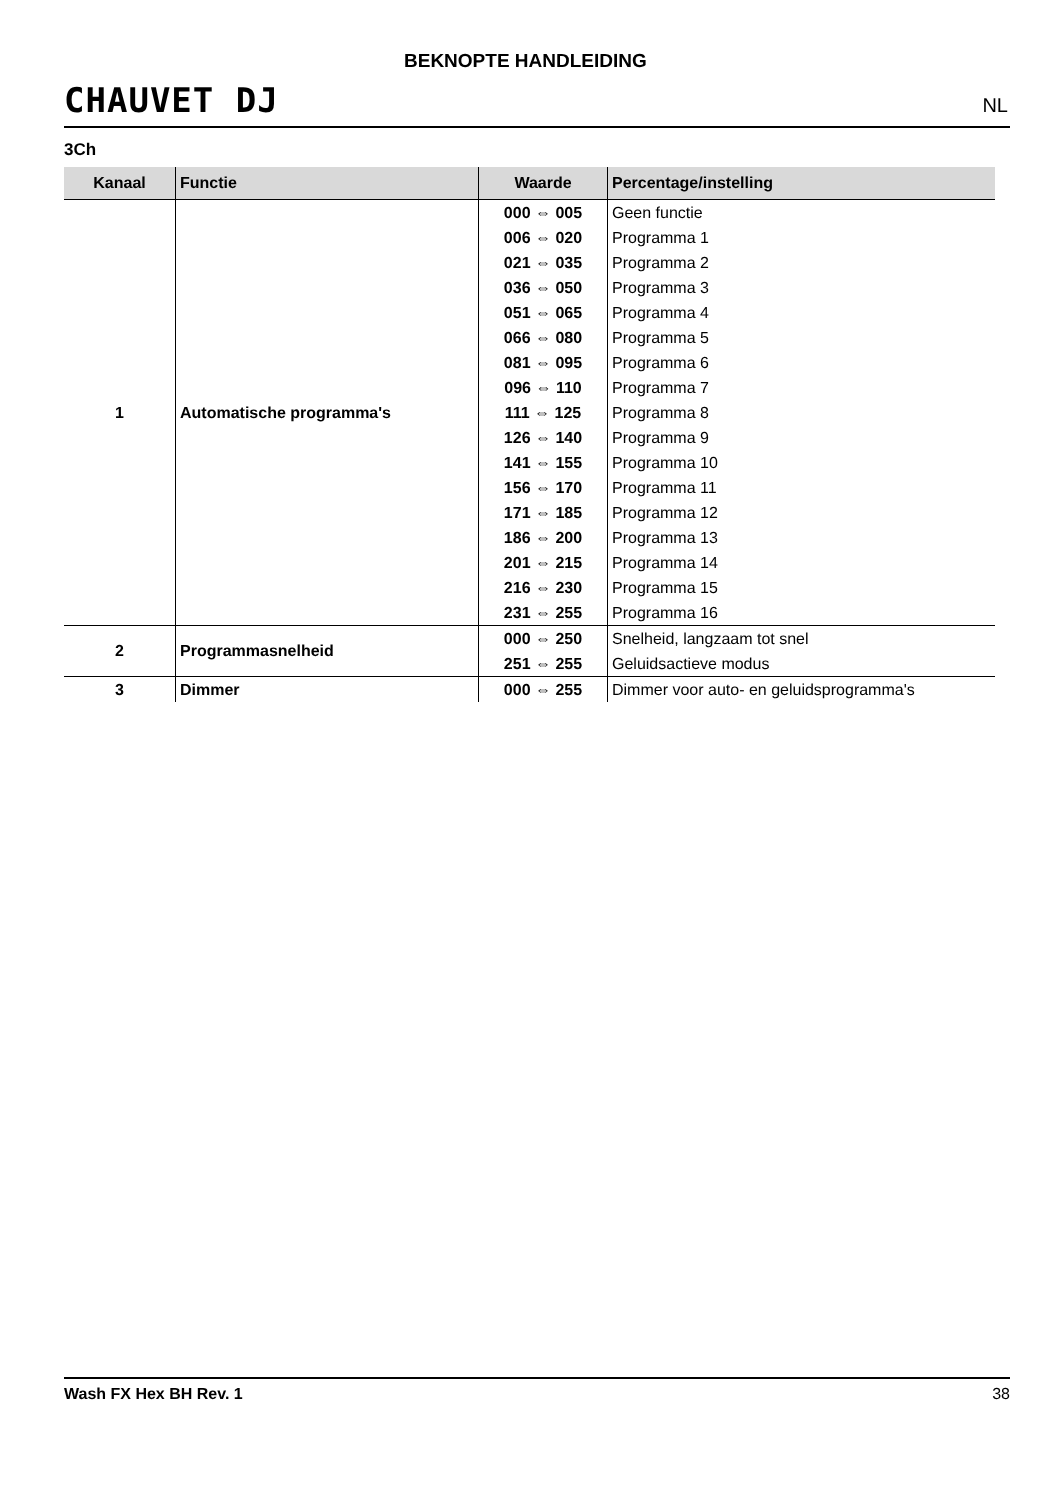BEKNOPTE HANDLEIDING
CHAUVET DJ NL
3Ch
| Kanaal | Functie | Waarde | Percentage/instelling |
| --- | --- | --- | --- |
| 1 | Automatische programma's | 000 ⇔ 005 | Geen functie |
| | | 006 ⇔ 020 | Programma 1 |
| | | 021 ⇔ 035 | Programma 2 |
| | | 036 ⇔ 050 | Programma 3 |
| | | 051 ⇔ 065 | Programma 4 |
| | | 066 ⇔ 080 | Programma 5 |
| | | 081 ⇔ 095 | Programma 6 |
| | | 096 ⇔ 110 | Programma 7 |
| | | 111 ⇔ 125 | Programma 8 |
| | | 126 ⇔ 140 | Programma 9 |
| | | 141 ⇔ 155 | Programma 10 |
| | | 156 ⇔ 170 | Programma 11 |
| | | 171 ⇔ 185 | Programma 12 |
| | | 186 ⇔ 200 | Programma 13 |
| | | 201 ⇔ 215 | Programma 14 |
| | | 216 ⇔ 230 | Programma 15 |
| | | 231 ⇔ 255 | Programma 16 |
| 2 | Programmasnelheid | 000 ⇔ 250 | Snelheid, langzaam tot snel |
| | | 251 ⇔ 255 | Geluidsactieve modus |
| 3 | Dimmer | 000 ⇔ 255 | Dimmer voor auto- en geluidsprogramma's |
Wash FX Hex BH Rev. 1 38